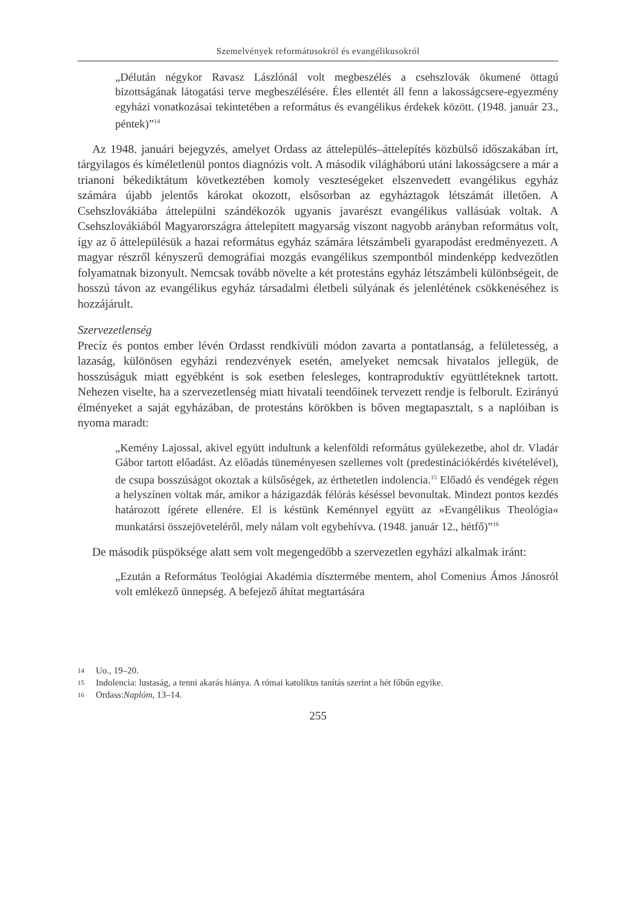Szemelvények reformátusokról és evangélikusokról
„Délután négykor Ravasz Lászlónál volt megbeszélés a csehszlovák ökumené öttagú bizottságának látogatási terve megbeszélésére. Éles ellentét áll fenn a lakosságcsere-egyezmény egyházi vonatkozásai tekintetében a református és evangélikus érdekek között. (1948. január 23., péntek)”<sup>14</sup>
Az 1948. januári bejegyzés, amelyet Ordass az áttelepülés–áttelepítés közbülső időszakában írt, tárgyilagos és kíméletlenül pontos diagnózis volt. A második világháború utáni lakosságcsere a már a trianoni békediktátum következtében komoly veszteségeket elszenvedett evangélikus egyház számára újabb jelentős károkat okozott, elsősorban az egyháztagok létszámát illetően. A Csehszlovákiába áttelepülni szándékozók ugyanis javarészt evangélikus vallásúak voltak. A Csehszlovákiából Magyarországra áttelepített magyarság viszont nagyobb arányban református volt, így az ő áttelepülésük a hazai református egyház számára létszámbeli gyarapodást eredményezett. A magyar részről kényszerű demográfiai mozgás evangélikus szempontból mindenképp kedvezőtlen folyamatnak bizonyult. Nemcsak tovább növelte a két protestáns egyház létszámbeli különbségeit, de hosszú távon az evangélikus egyház társadalmi életbeli súlyának és jelenlétének csökkenéséhez is hozzájárult.
Szervezetlenség
Precíz és pontos ember lévén Ordasst rendkívüli módon zavarta a pontatlanság, a felületesség, a lazaság, különösen egyházi rendezvények esetén, amelyeket nemcsak hivatalos jellegük, de hosszúságuk miatt egyébként is sok esetben felesleges, kontraproduktív együttléteknek tartott. Nehezen viselte, ha a szervezetlenség miatt hivatali teendőinek tervezett rendje is felborult. Ezirányú élményeket a saját egyházában, de protestáns körökben is bőven megtapasztalt, s a naplóiban is nyoma maradt:
„Kemény Lajossal, akivel együtt indultunk a kelenföldi református gyülekezetbe, ahol dr. Vladár Gábor tartott előadást. Az előadás tüneményesen szellemes volt (predestinációkérdés kivételével), de csupa bosszúságot okoztak a külsőségek, az érthetetlen indolencia.<sup>15</sup> Előadó és vendégek régen a helyszínen voltak már, amikor a házigazdák félórás késéssel bevonultak. Mindezt pontos kezdés határozott ígérete ellenére. El is késtünk Keménnyel együtt az »Evangélikus Theológia« munkatársi összejöveteléről, mely nálam volt egybehívva. (1948. január 12., hétfő)”<sup>16</sup>
De második püspöksége alatt sem volt megengedőbb a szervezetlen egyházi alkalmak iránt:
„Ezután a Református Teológiai Akadémia dísztermébe mentem, ahol Comenius Ámos Jánosról volt emlékező ünnepség. A befejező áhítat megtartására
14 Uo., 19–20.
15 Indolencia: lustaság, a tenni akarás hiánya. A római katolikus tanítás szerint a hét főbűn egyike.
16 Ordass: Naplóm, 13–14.
255